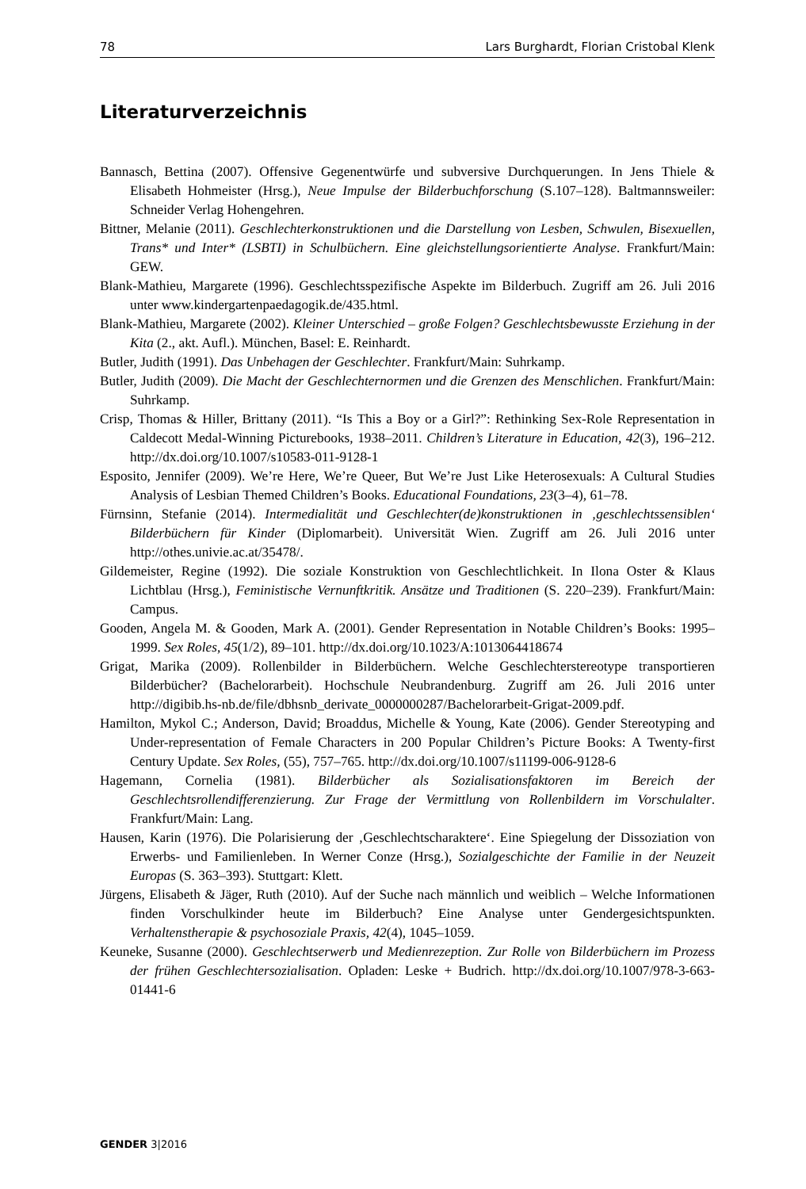78 Lars Burghardt, Florian Cristobal Klenk
Literaturverzeichnis
Bannasch, Bettina (2007). Offensive Gegenentwürfe und subversive Durchquerungen. In Jens Thiele & Elisabeth Hohmeister (Hrsg.), Neue Impulse der Bilderbuchforschung (S.107–128). Baltmannsweiler: Schneider Verlag Hohengehren.
Bittner, Melanie (2011). Geschlechterkonstruktionen und die Darstellung von Lesben, Schwulen, Bisexuellen, Trans* und Inter* (LSBTI) in Schulbüchern. Eine gleichstellungsorientierte Analyse. Frankfurt/Main: GEW.
Blank-Mathieu, Margarete (1996). Geschlechtsspezifische Aspekte im Bilderbuch. Zugriff am 26. Juli 2016 unter www.kindergartenpaedagogik.de/435.html.
Blank-Mathieu, Margarete (2002). Kleiner Unterschied – große Folgen? Geschlechtsbewusste Erziehung in der Kita (2., akt. Aufl.). München, Basel: E. Reinhardt.
Butler, Judith (1991). Das Unbehagen der Geschlechter. Frankfurt/Main: Suhrkamp.
Butler, Judith (2009). Die Macht der Geschlechternormen und die Grenzen des Menschlichen. Frankfurt/Main: Suhrkamp.
Crisp, Thomas & Hiller, Brittany (2011). “Is This a Boy or a Girl?”: Rethinking Sex-Role Representation in Caldecott Medal-Winning Picturebooks, 1938–2011. Children’s Literature in Education, 42(3), 196–212. http://dx.doi.org/10.1007/s10583-011-9128-1
Esposito, Jennifer (2009). We’re Here, We’re Queer, But We’re Just Like Heterosexuals: A Cultural Studies Analysis of Lesbian Themed Children’s Books. Educational Foundations, 23(3–4), 61–78.
Fürnsinn, Stefanie (2014). Intermedialität und Geschlechter(de)konstruktionen in ‚geschlechts­sensiblen‘ Bilderbüchern für Kinder (Diplomarbeit). Universität Wien. Zugriff am 26. Juli 2016 unter http://othes.univie.ac.at/35478/.
Gildemeister, Regine (1992). Die soziale Konstruktion von Geschlechtlichkeit. In Ilona Oster & Klaus Lichtblau (Hrsg.), Feministische Vernunftkritik. Ansätze und Traditionen (S. 220–239). Frankfurt/Main: Campus.
Gooden, Angela M. & Gooden, Mark A. (2001). Gender Representation in Notable Children’s Books: 1995–1999. Sex Roles, 45(1/2), 89–101. http://dx.doi.org/10.1023/A:1013064418674
Grigat, Marika (2009). Rollenbilder in Bilderbüchern. Welche Geschlechterstereotype transportieren Bilderbücher? (Bachelorarbeit). Hochschule Neubrandenburg. Zugriff am 26. Juli 2016 unter http://digibib.hs-nb.de/file/dbhsnb_derivate_0000000287/Bachelorarbeit-Grigat-2009.pdf.
Hamilton, Mykol C.; Anderson, David; Broaddus, Michelle & Young, Kate (2006). Gender Stereotyping and Under-representation of Female Characters in 200 Popular Children’s Picture Books: A Twenty-first Century Update. Sex Roles, (55), 757–765. http://dx.doi.org/10.1007/s11199-006-9128-6
Hagemann, Cornelia (1981). Bilderbücher als Sozialisationsfaktoren im Bereich der Geschlechtsrollendifferenzierung. Zur Frage der Vermittlung von Rollenbildern im Vorschulalter. Frankfurt/Main: Lang.
Hausen, Karin (1976). Die Polarisierung der ‚Geschlechtscharaktere‘. Eine Spiegelung der Dissoziation von Erwerbs- und Familienleben. In Werner Conze (Hrsg.), Sozialgeschichte der Familie in der Neuzeit Europas (S. 363–393). Stuttgart: Klett.
Jürgens, Elisabeth & Jäger, Ruth (2010). Auf der Suche nach männlich und weiblich – Welche Informationen finden Vorschulkinder heute im Bilderbuch? Eine Analyse unter Gendergesichtspunkten. Verhaltenstherapie & psychosoziale Praxis, 42(4), 1045–1059.
Keuneke, Susanne (2000). Geschlechtserwerb und Medienrezeption. Zur Rolle von Bilderbüchern im Prozess der frühen Geschlechtersozialisation. Opladen: Leske + Budrich. http://dx.doi.org/10.1007/978-3-663-01441-6
GENDER 3|2016